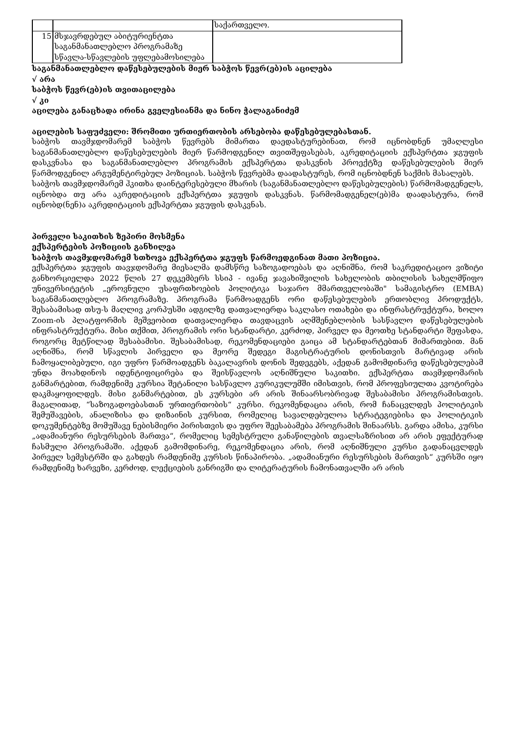| | | საქართველო. |
| 15 | მსჯავრდებულ აბიტურიენტთა საგანმანათლებლო პროგრამაზე სწავლა-სწავლების უფლებამოსილება | |
საგანმანათლებლო დაწესებულების მიერ საბჭოს წევრ(ებ)ის აცილება
√ არა
საბჭოს წევრ(ებ)ის თვითაცილება
√ კი
აცილება განაცხადა ირინა გველესიანმა და ნინო ჭალაგანიძემ
აცილების საფუძველი: შრომითი ურთიერთობის არსებობა დაწესებულებასთან.
საბჭოს თავმჯდომარემ საბჭოს წევრებს მიმართა დაედასტურებინათ, რომ იცნობდნენ უმაღლესი საგანმანათლებლო დაწესებულების მიერ წარმოდგენილ თვითშეფასებას, აკრედიტაციის ექსპერტთა ჯგუფის დასკვნასა და საგანმანათლებლო პროგრამის ექსპერტთა დასკვნის პროექტზე დაწესებულების მიერ წარმოდგენილ არგუმენტირებულ პოზიციას. საბჭოს წევრებმა დაადასტურეს, რომ იცნობდნენ საქმის მასალებს.
საბჭოს თავმჯდომარემ ჰკითხა დაინტერესებული მხარის (საგანმანათლებლო დაწესებულების) წარმომადგენელს, იცნობდა თუ არა აკრედიტაციის ექსპერტთა ჯგუფის დასკვნას. წარმომადგენელ(ებ)მა დაადასტურა, რომ იცნობდ(ნენ)ა აკრედიტაციის ექსპერტთა ჯგუფის დასკვნას.
პირველი საკითხის ზეპირი მოსმენა
ექსპერტების პოზიციის განხილვა
საბჭოს თავმჯდომარემ სთხოვა ექსპერტთა ჯგუფს წარმოედგინათ მათი პოზიცია.
ექსპერტთა ჯგუფის თავჯდომარე მიესალმა დამსწრე საზოგადოებას და აღნიშნა, რომ საკრედიტაციო ვიზიტი განხორციელდა 2022 წლის 27 დეკემბერს სსიპ - ივანე ჯავახიშვილის სახელობის თბილისის სახელმწიფო უნივერსიტეტის „ეროვნული უსაფრთხოების პოლიტიკა საჯარო მმართველობაში" სამაგისტრო (EMBA) საგანმანათლებლო პროგრამაზე. პროგრამა წარმოადგენს ორი დაწესებულების ერთობლივ პროდუქტს, შესაბამისად თსუ-ს მაღლივ კორპუსში ადგილზე დათვალიერდა საკლასო ოთახები და ინფრასტრუქტურა, ხოლო Zoom-ის პლატფორმის მეშვეობით დათვალიერდა თავდაცვის აღმშენებლობის სასწავლო დაწესებულების ინფრასტრუქტურა. მისი თქმით, პროგრამის ორი სტანდარტი, კერძოდ, პირველ და მეოთხე სტანდარტი შეფასდა, როგორც მეტწილად შესაბამისი. შესაბამისად, რეკომენდაციები გაიცა ამ სტანდარტებთან მიმართებით. მან აღნიშნა, რომ სწავლის პირველი და მეორე შედეგი მაგისტრატურის დონისთვის მარტივად არის ჩამოყალიბებული, იგი უფრო წარმოადგენს ბაკალავრის დონის შედეგებს, აქედან გამომდინარე დაწესებულებამ უნდა მოახდინოს იდენტიფიცირება და შეისწავლოს აღნიშნული საკითხი. ექსპერტთა თავმჯდომარის განმარტებით, რამდენიმე კურსია შეტანილი სასწავლო კურიკულუმში იმისთვის, რომ პროფესიულთა კვოტირება დაკმაყოფილდეს. მისი განმარტებით, ეს კურსები არ არის შინაარსობრივად შესაბამისი პროგრამისთვის. მაგალითად, “საზოგადოებასთან ურთიერთობის“ კურსი. რეკომენდაცია არის, რომ ჩანაცვლდეს პოლიტიკის შემუშავების, ანალიზისა და დიზაინის კურსით, რომელიც სავალდებულოა სტრატეგიებისა და პოლიტიკის დოკუმენტებზე მომუშავე ნებისმიერი პირისთვის და უფრო შეესაბამება პროგრამის შინაარსს. გარდა ამისა, კურსი „ადამიანური რესურსების მართვა“, რომელიც სემესტრული განაწილების თვალსაზრისით არ არის ეფექტურად ჩასმული პროგრამაში. აქედან გამომდინარე, რეკომენდაცია არის, რომ აღნიშნული კურსი გადანაცვლდეს პირველ სემესტრში და გახდეს რამდენიმე კურსის წინაპირობა. „ადამიანური რესურსების მართვის“ კურსში იყო რამდენიმე ხარვეზი, კერძოდ, ლექციების განრიგში და ლიტერატურის ჩამონათვალში არ არის